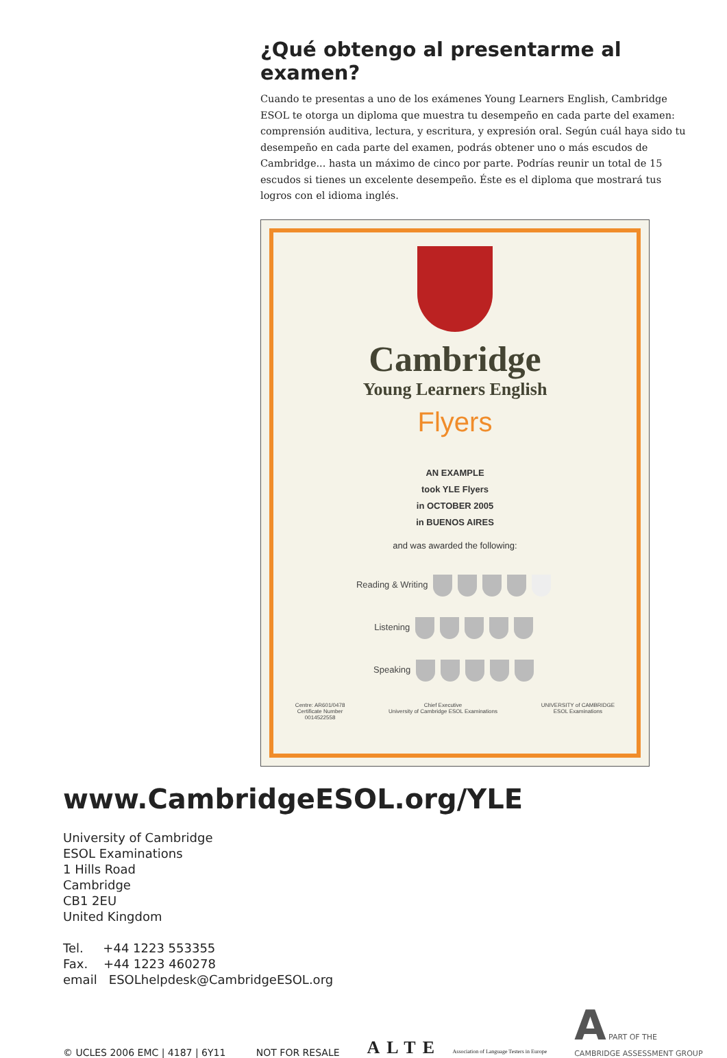¿Qué obtengo al presentarme al examen?
Cuando te presentas a uno de los exámenes Young Learners English, Cambridge ESOL te otorga un diploma que muestra tu desempeño en cada parte del examen: comprensión auditiva, lectura, y escritura, y expresión oral. Según cuál haya sido tu desempeño en cada parte del examen, podrás obtener uno o más escudos de Cambridge... hasta un máximo de cinco por parte. Podrías reunir un total de 15 escudos si tienes un excelente desempeño. Éste es el diploma que mostrará tus logros con el idioma inglés.
Cambridge
Young Learners English
Flyers
AN EXAMPLE
took YLE Flyers
in OCTOBER 2005
in BUENOS AIRES
and was awarded the following:
Reading & Writing
Listening
Speaking
Centre: AR601/0478
Certificate Number
0014522558 Chief Executive
University of Cambridge ESOL Examinations UNIVERSITY of CAMBRIDGE
ESOL Examinations
www.CambridgeESOL.org/YLE
University of Cambridge
ESOL Examinations
1 Hills Road
Cambridge
CB1 2EU
United Kingdom
Tel. +44 1223 553355
Fax. +44 1223 460278
email ESOLhelpdesk@CambridgeESOL.org
© UCLES 2006 EMC | 4187 | 6Y11 NOT FOR RESALE ALTE Association of Language Testers in Europe A PART OF THE
CAMBRIDGE ASSESSMENT GROUP